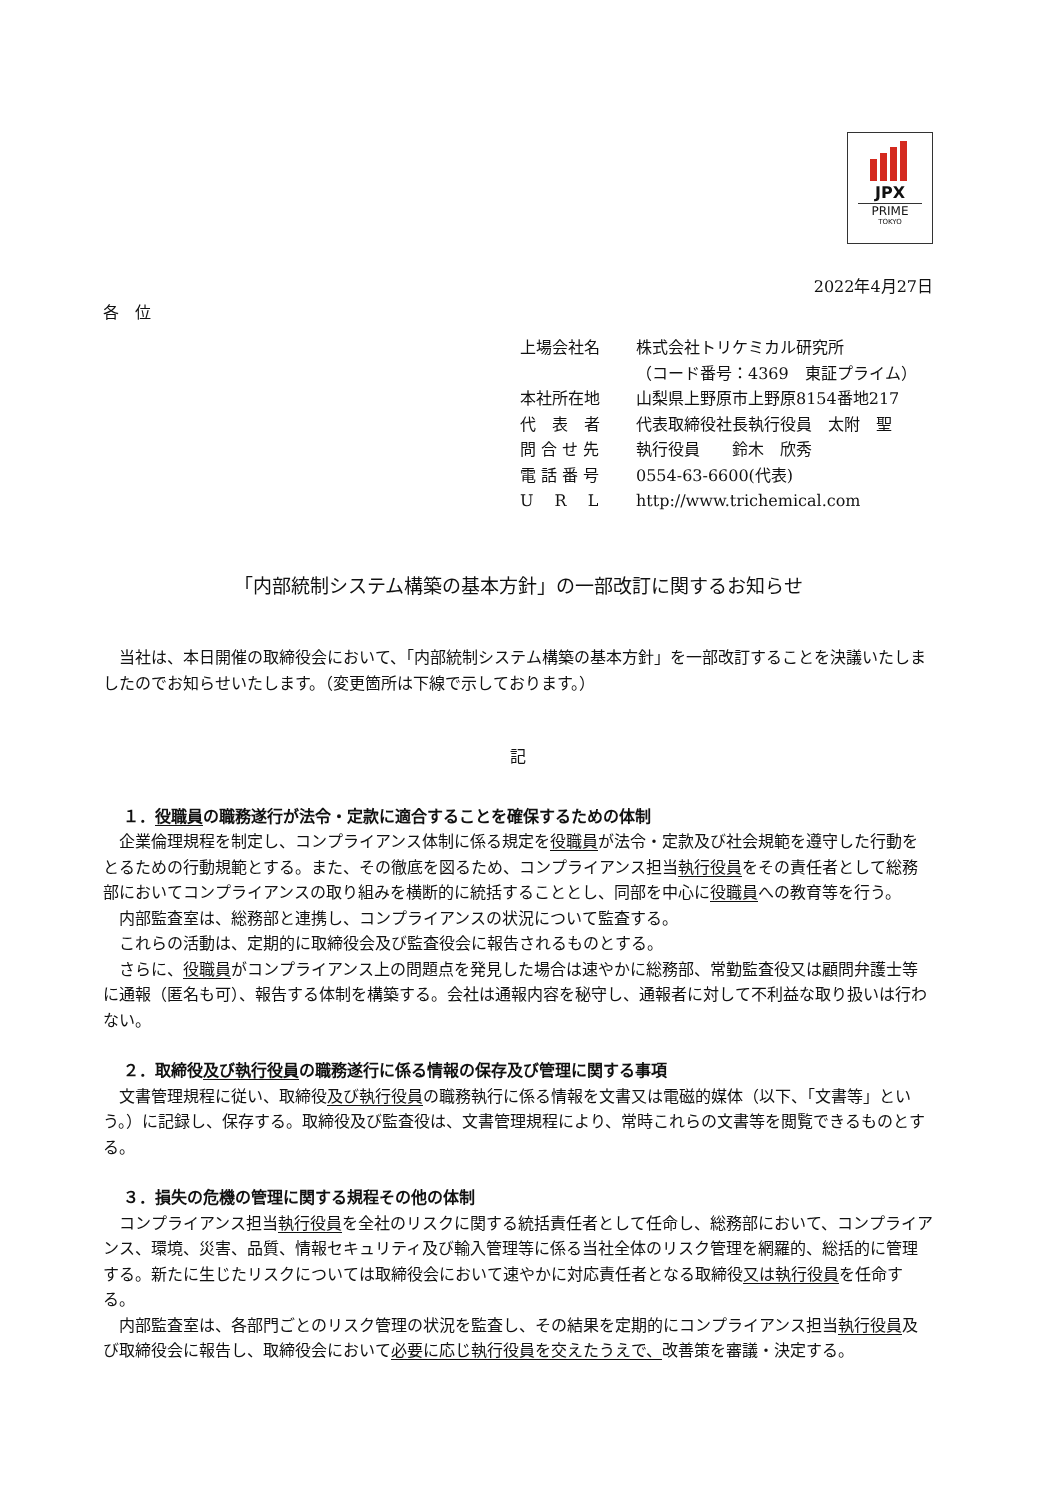JPX
PRIME
TOKYO
2022年4月27日
各　位
| 上場会社名 | 株式会社トリケミカル研究所 |
| | （コード番号：4369 東証プライム） |
| 本社所在地 | 山梨県上野原市上野原8154番地217 |
| 代 表 者 | 代表取締役社長執行役員 太附 聖 |
| 問 合 せ 先 | 執行役員 鈴木 欣秀 |
| 電 話 番 号 | 0554-63-6600(代表) |
| U R L | http://www.trichemical.com |
「内部統制システム構築の基本方針」の一部改訂に関するお知らせ
　当社は、本日開催の取締役会において、「内部統制システム構築の基本方針」を一部改訂することを決議いたしましたのでお知らせいたします。（変更箇所は下線で示しております。）
記
１．役職員の職務遂行が法令・定款に適合することを確保するための体制
　企業倫理規程を制定し、コンプライアンス体制に係る規定を役職員が法令・定款及び社会規範を遵守した行動をとるための行動規範とする。また、その徹底を図るため、コンプライアンス担当執行役員をその責任者として総務部においてコンプライアンスの取り組みを横断的に統括することとし、同部を中心に役職員への教育等を行う。
　内部監査室は、総務部と連携し、コンプライアンスの状況について監査する。
　これらの活動は、定期的に取締役会及び監査役会に報告されるものとする。
　さらに、役職員がコンプライアンス上の問題点を発見した場合は速やかに総務部、常勤監査役又は顧問弁護士等に通報（匿名も可）、報告する体制を構築する。会社は通報内容を秘守し、通報者に対して不利益な取り扱いは行わない。
２．取締役及び執行役員の職務遂行に係る情報の保存及び管理に関する事項
　文書管理規程に従い、取締役及び執行役員の職務執行に係る情報を文書又は電磁的媒体（以下、「文書等」という。）に記録し、保存する。取締役及び監査役は、文書管理規程により、常時これらの文書等を閲覧できるものとする。
３．損失の危機の管理に関する規程その他の体制
　コンプライアンス担当執行役員を全社のリスクに関する統括責任者として任命し、総務部において、コンプライアンス、環境、災害、品質、情報セキュリティ及び輸入管理等に係る当社全体のリスク管理を網羅的、総括的に管理する。新たに生じたリスクについては取締役会において速やかに対応責任者となる取締役又は執行役員を任命する。
　内部監査室は、各部門ごとのリスク管理の状況を監査し、その結果を定期的にコンプライアンス担当執行役員及び取締役会に報告し、取締役会において必要に応じ執行役員を交えたうえで、改善策を審議・決定する。